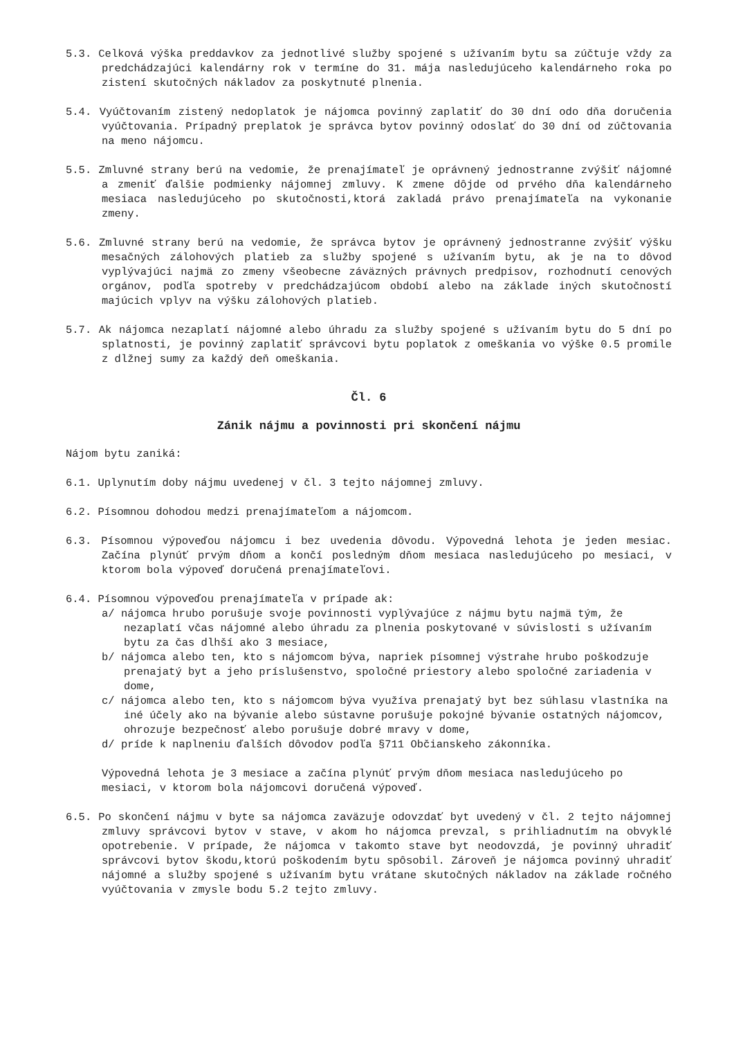5.3. Celková výška preddavkov za jednotlivé služby spojené s užívaním bytu sa zúčtuje vždy za predchádzajúci kalendárny rok v termíne do 31. mája nasledujúceho kalendárneho roka po zistení skutočných nákladov za poskytnuté plnenia.
5.4. Vyúčtovaním zistený nedoplatok je nájomca povinný zaplatiť do 30 dní odo dňa doručenia vyúčtovania. Prípadný preplatok je správca bytov povinný odoslať do 30 dní od zúčtovania na meno nájomcu.
5.5. Zmluvné strany berú na vedomie, že prenajímateľ je oprávnený jednostranne zvýšiť nájomné a zmeniť ďalšie podmienky nájomnej zmluvy. K zmene dôjde od prvého dňa kalendárneho mesiaca nasledujúceho po skutočnosti,ktorá zakladá právo prenajímateľa na vykonanie zmeny.
5.6. Zmluvné strany berú na vedomie, že správca bytov je oprávnený jednostranne zvýšiť výšku mesačných zálohových platieb za služby spojené s užívaním bytu, ak je na to dôvod vyplývajúci najmä zo zmeny všeobecne záväzných právnych predpisov, rozhodnutí cenových orgánov, podľa spotreby v predchádzajúcom období alebo na základe iných skutočností majúcich vplyv na výšku zálohových platieb.
5.7. Ak nájomca nezaplatí nájomné alebo úhradu za služby spojené s užívaním bytu do 5 dní po splatnosti, je povinný zaplatiť správcovi bytu poplatok z omeškania vo výške 0.5 promile z dlžnej sumy za každý deň omeškania.
Čl. 6
Zánik nájmu a povinnosti pri skončení nájmu
Nájom bytu zaniká:
6.1. Uplynutím doby nájmu uvedenej v čl. 3 tejto nájomnej zmluvy.
6.2. Písomnou dohodou medzi prenajímateľom a nájomcom.
6.3. Písomnou výpoveďou nájomcu i bez uvedenia dôvodu. Výpovedná lehota je jeden mesiac. Začína plynúť prvým dňom a končí posledným dňom mesiaca nasledujúceho po mesiaci, v ktorom bola výpoveď doručená prenajímateľovi.
6.4. Písomnou výpoveďou prenajímateľa v prípade ak:
a/ nájomca hrubo porušuje svoje povinnosti vyplývajúce z nájmu bytu najmä tým, že nezaplatí včas nájomné alebo úhradu za plnenia poskytované v súvislosti s užívaním bytu za čas dlhší ako 3 mesiace,
b/ nájomca alebo ten, kto s nájomcom býva, napriek písomnej výstrahe hrubo poškodzuje prenajatý byt a jeho príslušenstvo, spoločné priestory alebo spoločné zariadenia v dome,
c/ nájomca alebo ten, kto s nájomcom býva využíva prenajatý byt bez súhlasu vlastníka na iné účely ako na bývanie alebo sústavne porušuje pokojné bývanie ostatných nájomcov, ohrozuje bezpečnosť alebo porušuje dobré mravy v dome,
d/ príde k naplneniu ďalších dôvodov podľa §711 Občianskeho zákonníka.
Výpovedná lehota je 3 mesiace a začína plynúť prvým dňom mesiaca nasledujúceho po mesiaci, v ktorom bola nájomcovi doručená výpoveď.
6.5. Po skončení nájmu v byte sa nájomca zaväzuje odovzdať byt uvedený v čl. 2 tejto nájomnej zmluvy správcovi bytov v stave, v akom ho nájomca prevzal, s prihliadnutím na obvyklé opotrebenie. V prípade, že nájomca v takomto stave byt neodovzdá, je povinný uhradiť správcovi bytov škodu,ktorú poškodením bytu spôsobil. Zároveň je nájomca povinný uhradiť nájomné a služby spojené s užívaním bytu vrátane skutočných nákladov na základe ročného vyúčtovania v zmysle bodu 5.2 tejto zmluvy.